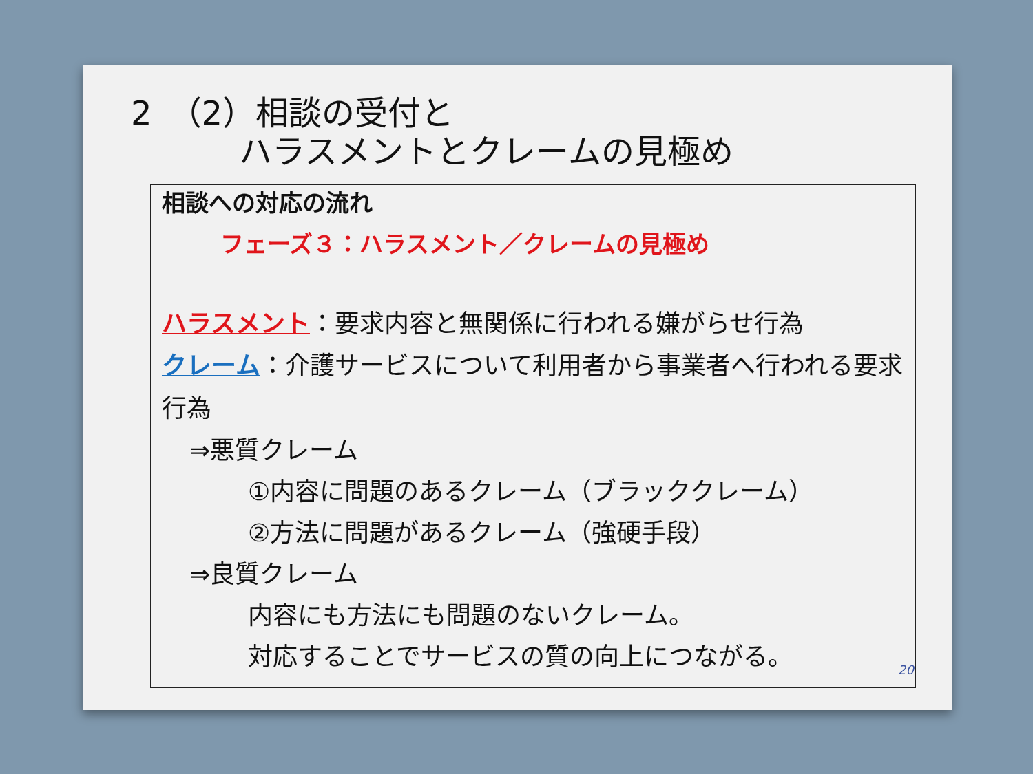2　（2）相談の受付と
ハラスメントとクレームの見極め
相談への対応の流れ
フェーズ３：ハラスメント／クレームの見極め
ハラスメント：要求内容と無関係に行われる嫌がらせ行為
クレーム：介護サービスについて利用者から事業者へ行われる要求行為
⇒悪質クレーム
①内容に問題のあるクレーム（ブラッククレーム）
②方法に問題があるクレーム（強硬手段）
⇒良質クレーム
内容にも方法にも問題のないクレーム。
対応することでサービスの質の向上につながる。
20